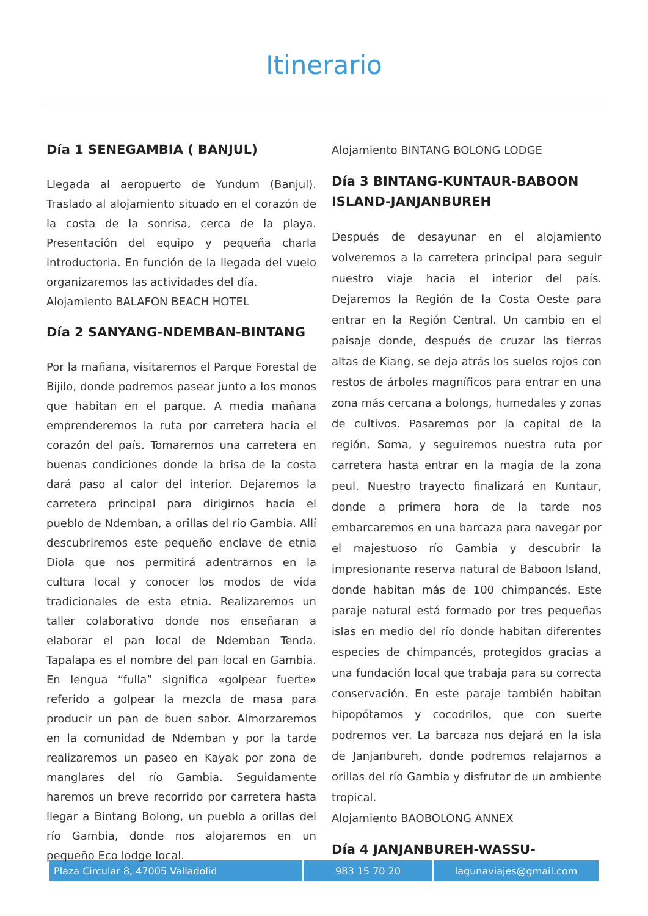Itinerario
Día 1 SENEGAMBIA ( BANJUL)
Llegada al aeropuerto de Yundum (Banjul). Traslado al alojamiento situado en el corazón de la costa de la sonrisa, cerca de la playa. Presentación del equipo y pequeña charla introductoria. En función de la llegada del vuelo organizaremos las actividades del día.
Alojamiento BALAFON BEACH HOTEL
Día 2 SANYANG-NDEMBAN-BINTANG
Por la mañana, visitaremos el Parque Forestal de Bijilo, donde podremos pasear junto a los monos que habitan en el parque. A media mañana emprenderemos la ruta por carretera hacia el corazón del país. Tomaremos una carretera en buenas condiciones donde la brisa de la costa dará paso al calor del interior. Dejaremos la carretera principal para dirigirnos hacia el pueblo de Ndemban, a orillas del río Gambia. Allí descubriremos este pequeño enclave de etnia Diola que nos permitirá adentrarnos en la cultura local y conocer los modos de vida tradicionales de esta etnia. Realizaremos un taller colaborativo donde nos enseñaran a elaborar el pan local de Ndemban Tenda. Tapalapa es el nombre del pan local en Gambia. En lengua “fulla” significa «golpear fuerte» referido a golpear la mezcla de masa para producir un pan de buen sabor. Almorzaremos en la comunidad de Ndemban y por la tarde realizaremos un paseo en Kayak por zona de manglares del río Gambia. Seguidamente haremos un breve recorrido por carretera hasta llegar a Bintang Bolong, un pueblo a orillas del río Gambia, donde nos alojaremos en un pequeño Eco lodge local.
Alojamiento BINTANG BOLONG LODGE
Día 3 BINTANG-KUNTAUR-BABOON ISLAND-JANJANBUREH
Después de desayunar en el alojamiento volveremos a la carretera principal para seguir nuestro viaje hacia el interior del país. Dejaremos la Región de la Costa Oeste para entrar en la Región Central. Un cambio en el paisaje donde, después de cruzar las tierras altas de Kiang, se deja atrás los suelos rojos con restos de árboles magníficos para entrar en una zona más cercana a bolongs, humedales y zonas de cultivos. Pasaremos por la capital de la región, Soma, y seguiremos nuestra ruta por carretera hasta entrar en la magia de la zona peul. Nuestro trayecto finalizará en Kuntaur, donde a primera hora de la tarde nos embarcaremos en una barcaza para navegar por el majestuoso río Gambia y descubrir la impresionante reserva natural de Baboon Island, donde habitan más de 100 chimpancés. Este paraje natural está formado por tres pequeñas islas en medio del río donde habitan diferentes especies de chimpancés, protegidos gracias a una fundación local que trabaja para su correcta conservación. En este paraje también habitan hipopótamos y cocodrilos, que con suerte podremos ver. La barcaza nos dejará en la isla de Janjanbureh, donde podremos relajarnos a orillas del río Gambia y disfrutar de un ambiente tropical.
Alojamiento BAOBOLONG ANNEX
Día 4 JANJANBUREH-WASSU-
| Plaza Circular 8, 47005 Valladolid | 983 15 70 20 | lagunaviajes@gmail.com |